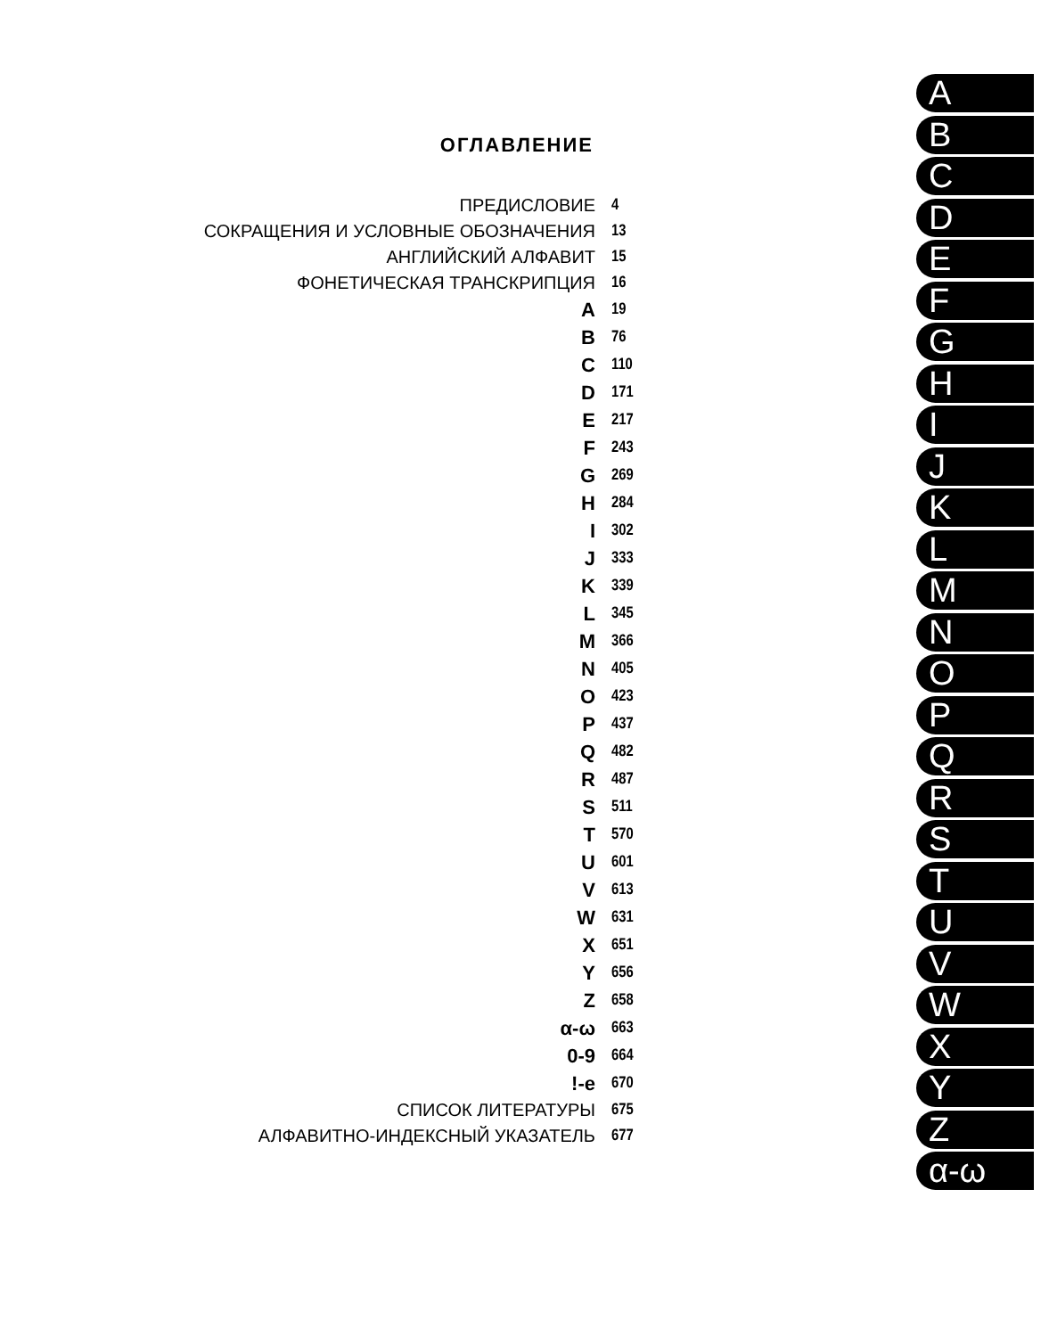ОГЛАВЛЕНИЕ
| ПРЕДИСЛОВИЕ | 4 |
| СОКРАЩЕНИЯ И УСЛОВНЫЕ ОБОЗНАЧЕНИЯ | 13 |
| АНГЛИЙСКИЙ АЛФАВИТ | 15 |
| ФОНЕТИЧЕСКАЯ ТРАНСКРИПЦИЯ | 16 |
| A | 19 |
| B | 76 |
| C | 110 |
| D | 171 |
| E | 217 |
| F | 243 |
| G | 269 |
| H | 284 |
| I | 302 |
| J | 333 |
| K | 339 |
| L | 345 |
| M | 366 |
| N | 405 |
| O | 423 |
| P | 437 |
| Q | 482 |
| R | 487 |
| S | 511 |
| T | 570 |
| U | 601 |
| V | 613 |
| W | 631 |
| X | 651 |
| Y | 656 |
| Z | 658 |
| α-ω | 663 |
| 0-9 | 664 |
| !-e | 670 |
| СПИСОК ЛИТЕРАТУРЫ | 675 |
| АЛФАВИТНО-ИНДЕКСНЫЙ УКАЗАТЕЛЬ | 677 |
A
B
C
D
E
F
G
H
I
J
K
L
M
N
O
P
Q
R
S
T
U
V
W
X
Y
Z
α-ω